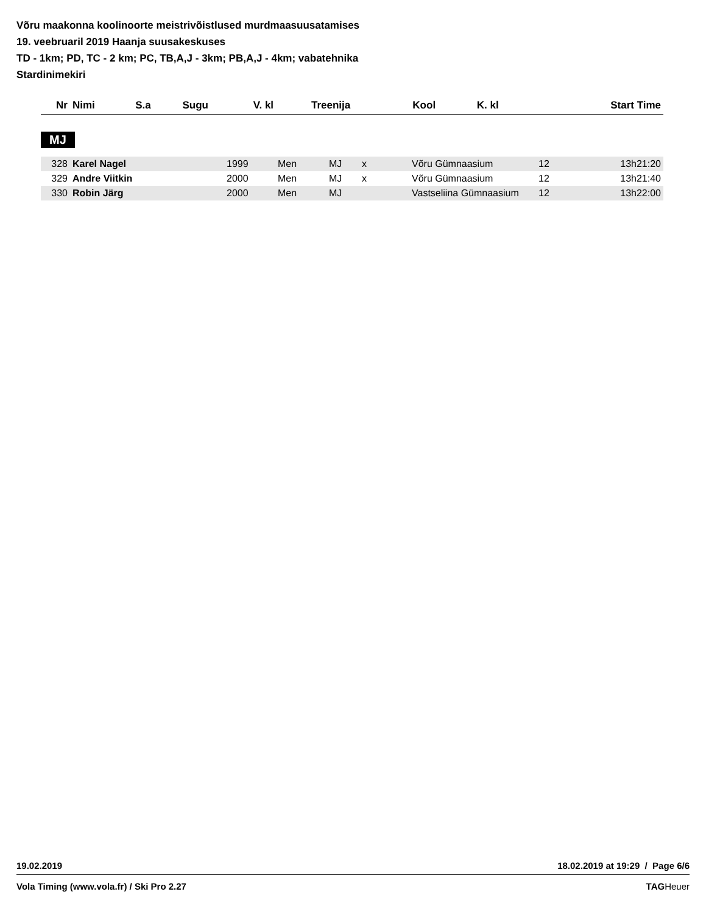Võru maakonna koolinoorte meistrivõistlused murdmaasuusatamises
19. veebruaril 2019 Haanja suusakeskuses
TD - 1km; PD, TC - 2 km; PC, TB,A,J - 3km; PB,A,J - 4km; vabatehnika
Stardinimekiri
| Nr | Nimi | S.a | Sugu | V. kl | Treenija | Kool | K. kl | Start Time |
| --- | --- | --- | --- | --- | --- | --- | --- | --- |
MJ
| 328 | Karel Nagel | 1999 | Men | MJ | x | Võru Gümnaasium | 12 | 13h21:20 |
| 329 | Andre Viitkin | 2000 | Men | MJ | x | Võru Gümnaasium | 12 | 13h21:40 |
| 330 | Robin Järg | 2000 | Men | MJ | | Vastseliina Gümnaasium | 12 | 13h22:00 |
19.02.2019 18.02.2019 at 19:29 / Page 6/6
Vola Timing (www.vola.fr) / Ski Pro 2.27 TAGHeuer